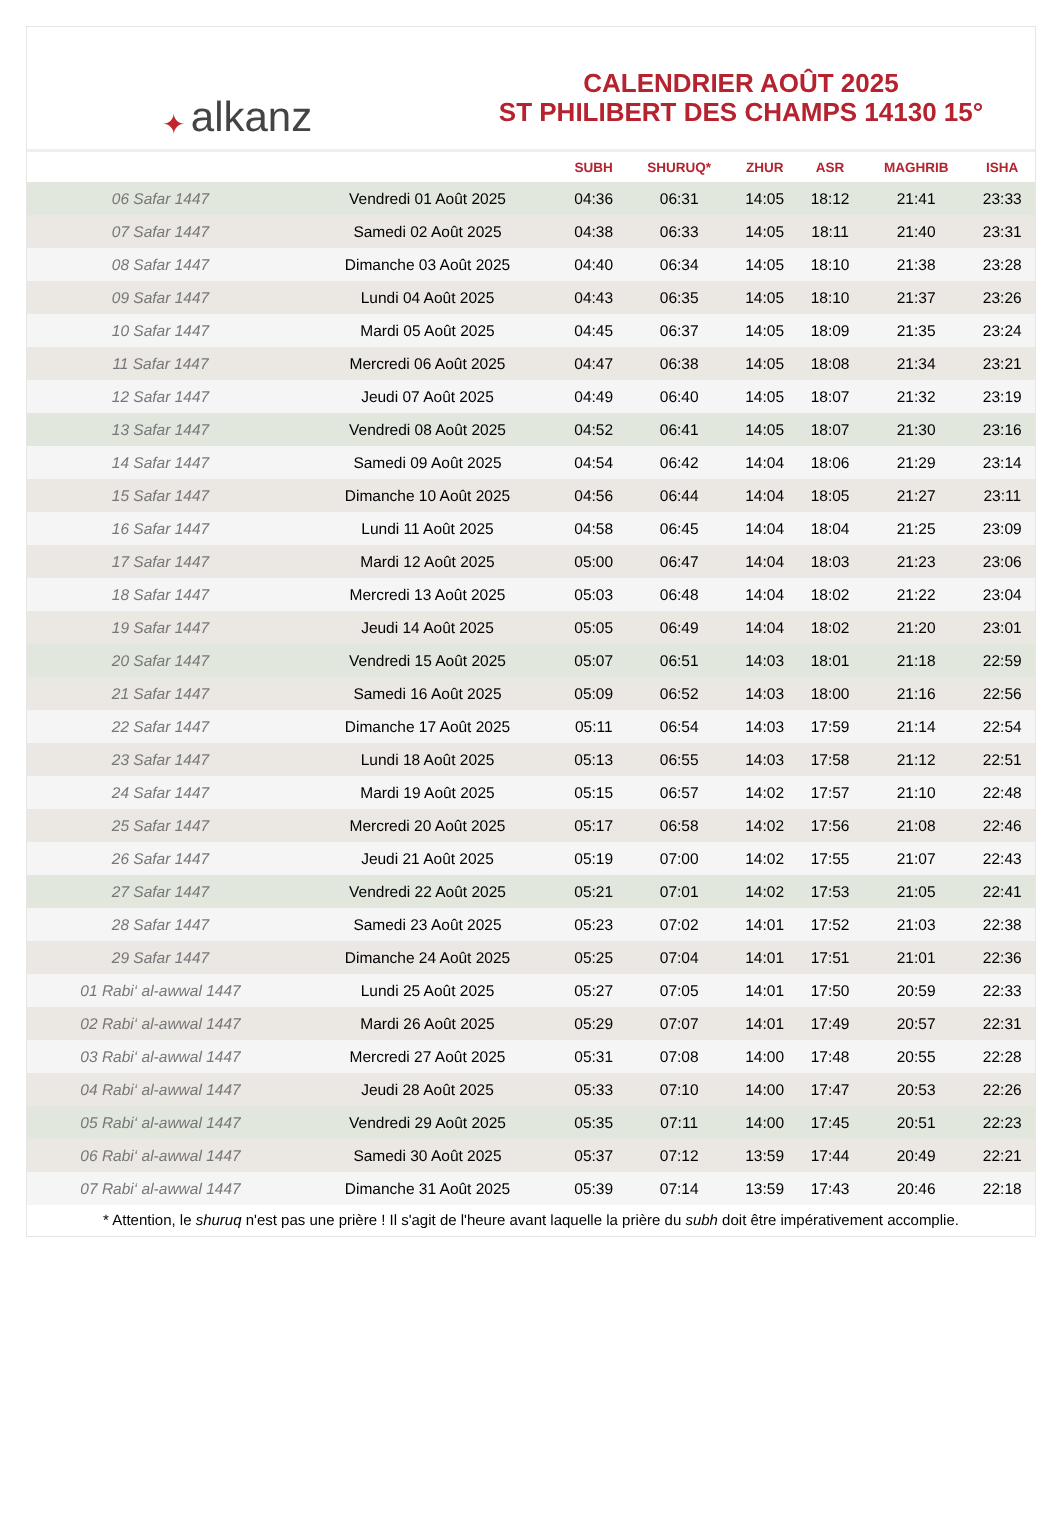✦ alkanz
CALENDRIER AOÛT 2025
ST PHILIBERT DES CHAMPS 14130 15°
| | | SUBH | SHURUQ* | ZHUR | ASR | MAGHRIB | ISHA |
| --- | --- | --- | --- | --- | --- | --- | --- |
| 06 Safar 1447 | Vendredi 01 Août 2025 | 04:36 | 06:31 | 14:05 | 18:12 | 21:41 | 23:33 |
| 07 Safar 1447 | Samedi 02 Août 2025 | 04:38 | 06:33 | 14:05 | 18:11 | 21:40 | 23:31 |
| 08 Safar 1447 | Dimanche 03 Août 2025 | 04:40 | 06:34 | 14:05 | 18:10 | 21:38 | 23:28 |
| 09 Safar 1447 | Lundi 04 Août 2025 | 04:43 | 06:35 | 14:05 | 18:10 | 21:37 | 23:26 |
| 10 Safar 1447 | Mardi 05 Août 2025 | 04:45 | 06:37 | 14:05 | 18:09 | 21:35 | 23:24 |
| 11 Safar 1447 | Mercredi 06 Août 2025 | 04:47 | 06:38 | 14:05 | 18:08 | 21:34 | 23:21 |
| 12 Safar 1447 | Jeudi 07 Août 2025 | 04:49 | 06:40 | 14:05 | 18:07 | 21:32 | 23:19 |
| 13 Safar 1447 | Vendredi 08 Août 2025 | 04:52 | 06:41 | 14:05 | 18:07 | 21:30 | 23:16 |
| 14 Safar 1447 | Samedi 09 Août 2025 | 04:54 | 06:42 | 14:04 | 18:06 | 21:29 | 23:14 |
| 15 Safar 1447 | Dimanche 10 Août 2025 | 04:56 | 06:44 | 14:04 | 18:05 | 21:27 | 23:11 |
| 16 Safar 1447 | Lundi 11 Août 2025 | 04:58 | 06:45 | 14:04 | 18:04 | 21:25 | 23:09 |
| 17 Safar 1447 | Mardi 12 Août 2025 | 05:00 | 06:47 | 14:04 | 18:03 | 21:23 | 23:06 |
| 18 Safar 1447 | Mercredi 13 Août 2025 | 05:03 | 06:48 | 14:04 | 18:02 | 21:22 | 23:04 |
| 19 Safar 1447 | Jeudi 14 Août 2025 | 05:05 | 06:49 | 14:04 | 18:02 | 21:20 | 23:01 |
| 20 Safar 1447 | Vendredi 15 Août 2025 | 05:07 | 06:51 | 14:03 | 18:01 | 21:18 | 22:59 |
| 21 Safar 1447 | Samedi 16 Août 2025 | 05:09 | 06:52 | 14:03 | 18:00 | 21:16 | 22:56 |
| 22 Safar 1447 | Dimanche 17 Août 2025 | 05:11 | 06:54 | 14:03 | 17:59 | 21:14 | 22:54 |
| 23 Safar 1447 | Lundi 18 Août 2025 | 05:13 | 06:55 | 14:03 | 17:58 | 21:12 | 22:51 |
| 24 Safar 1447 | Mardi 19 Août 2025 | 05:15 | 06:57 | 14:02 | 17:57 | 21:10 | 22:48 |
| 25 Safar 1447 | Mercredi 20 Août 2025 | 05:17 | 06:58 | 14:02 | 17:56 | 21:08 | 22:46 |
| 26 Safar 1447 | Jeudi 21 Août 2025 | 05:19 | 07:00 | 14:02 | 17:55 | 21:07 | 22:43 |
| 27 Safar 1447 | Vendredi 22 Août 2025 | 05:21 | 07:01 | 14:02 | 17:53 | 21:05 | 22:41 |
| 28 Safar 1447 | Samedi 23 Août 2025 | 05:23 | 07:02 | 14:01 | 17:52 | 21:03 | 22:38 |
| 29 Safar 1447 | Dimanche 24 Août 2025 | 05:25 | 07:04 | 14:01 | 17:51 | 21:01 | 22:36 |
| 01 Rabi‘ al-awwal 1447 | Lundi 25 Août 2025 | 05:27 | 07:05 | 14:01 | 17:50 | 20:59 | 22:33 |
| 02 Rabi‘ al-awwal 1447 | Mardi 26 Août 2025 | 05:29 | 07:07 | 14:01 | 17:49 | 20:57 | 22:31 |
| 03 Rabi‘ al-awwal 1447 | Mercredi 27 Août 2025 | 05:31 | 07:08 | 14:00 | 17:48 | 20:55 | 22:28 |
| 04 Rabi‘ al-awwal 1447 | Jeudi 28 Août 2025 | 05:33 | 07:10 | 14:00 | 17:47 | 20:53 | 22:26 |
| 05 Rabi‘ al-awwal 1447 | Vendredi 29 Août 2025 | 05:35 | 07:11 | 14:00 | 17:45 | 20:51 | 22:23 |
| 06 Rabi‘ al-awwal 1447 | Samedi 30 Août 2025 | 05:37 | 07:12 | 13:59 | 17:44 | 20:49 | 22:21 |
| 07 Rabi‘ al-awwal 1447 | Dimanche 31 Août 2025 | 05:39 | 07:14 | 13:59 | 17:43 | 20:46 | 22:18 |
* Attention, le shuruq n'est pas une prière ! Il s'agit de l'heure avant laquelle la prière du subh doit être impérativement accomplie.